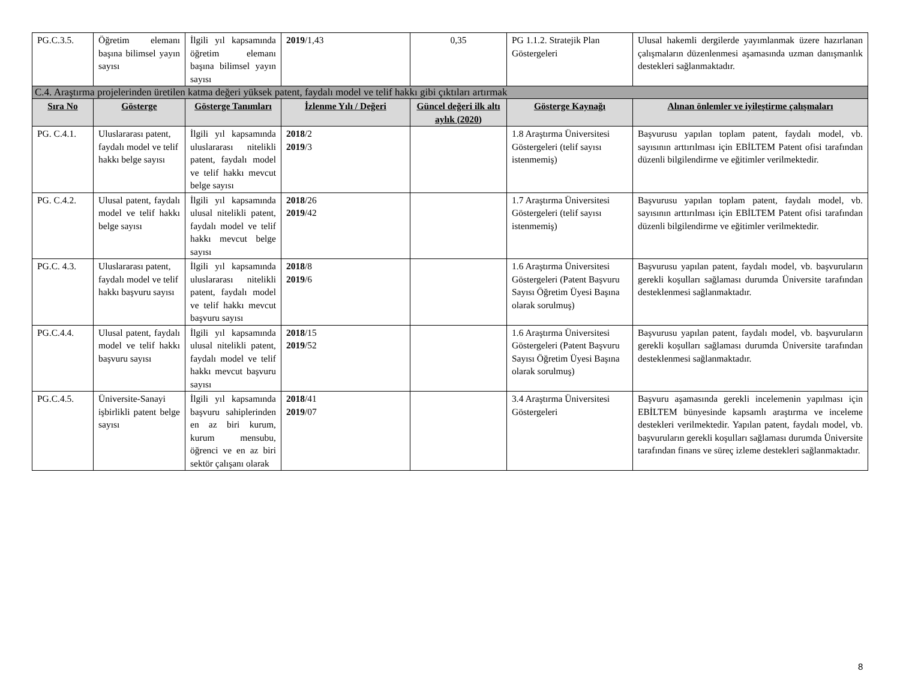| PG.C.3.5. | Öğretim elemanı başına bilimsel yayın sayısı | İlgili yıl kapsamında öğretim elemanı başına bilimsel yayın sayısı | 2019 /1,43 | 0,35 | PG 1.1.2. Stratejik Plan Göstergeleri | Ulusal hakemli dergilerde yayımlanmak üzere hazırlanan çalışmaların düzenlenmesi aşamasında uzman danışmanlık destekleri sağlanmaktadır. |
| C.4. Araştırma projelerinden üretilen katma değeri yüksek patent, faydalı model ve telif hakkı gibi çıktıları artırmak | | | | | | |
| Sıra No | Gösterge | Gösterge Tanımları | İzlenme Yılı / Değeri | Güncel değeri ilk altı aylık (2020) | Gösterge Kaynağı | Alınan önlemler ve iyileştirme çalışmaları |
| PG. C.4.1. | Uluslararası patent, faydalı model ve telif hakkı belge sayısı | İlgili yıl kapsamında uluslararası nitelikli patent, faydalı model ve telif hakkı mevcut belge sayısı | 2018 /2 2019 /3 | | 1.8 Araştırma Üniversitesi Göstergeleri (telif sayısı istenmemiş) | Başvurusu yapılan toplam patent, faydalı model, vb. sayısının arttırılması için EBİLTEM Patent ofisi tarafından düzenli bilgilendirme ve eğitimler verilmektedir. |
| PG. C.4.2. | Ulusal patent, faydalı model ve telif hakkı belge sayısı | İlgili yıl kapsamında ulusal nitelikli patent, faydalı model ve telif hakkı mevcut belge sayısı | 2018 /26 2019 /42 | | 1.7 Araştırma Üniversitesi Göstergeleri (telif sayısı istenmemiş) | Başvurusu yapılan toplam patent, faydalı model, vb. sayısının arttırılması için EBİLTEM Patent ofisi tarafından düzenli bilgilendirme ve eğitimler verilmektedir. |
| PG.C. 4.3. | Uluslararası patent, faydalı model ve telif hakkı başvuru sayısı | İlgili yıl kapsamında uluslararası nitelikli patent, faydalı model ve telif hakkı mevcut başvuru sayısı | 2018 /8 2019 /6 | | 1.6 Araştırma Üniversitesi Göstergeleri (Patent Başvuru Sayısı Öğretim Üyesi Başına olarak sorulmuş) | Başvurusu yapılan patent, faydalı model, vb. başvuruların gerekli koşulları sağlaması durumda Üniversite tarafından desteklenmesi sağlanmaktadır. |
| PG.C.4.4. | Ulusal patent, faydalı model ve telif hakkı başvuru sayısı | İlgili yıl kapsamında ulusal nitelikli patent, faydalı model ve telif hakkı mevcut başvuru sayısı | 2018 /15 2019 /52 | | 1.6 Araştırma Üniversitesi Göstergeleri (Patent Başvuru Sayısı Öğretim Üyesi Başına olarak sorulmuş) | Başvurusu yapılan patent, faydalı model, vb. başvuruların gerekli koşulları sağlaması durumda Üniversite tarafından desteklenmesi sağlanmaktadır. |
| PG.C.4.5. | Üniversite-Sanayi işbirlikli patent belge sayısı | İlgili yıl kapsamında başvuru sahiplerinden en az biri kurum, kurum mensubu, öğrenci ve en az biri sektör çalışanı olarak | 2018 /41 2019 /07 | | 3.4 Araştırma Üniversitesi Göstergeleri | Başvuru aşamasında gerekli incelemenin yapılması için EBİLTEM bünyesinde kapsamlı araştırma ve inceleme destekleri verilmektedir. Yapılan patent, faydalı model, vb. başvuruların gerekli koşulları sağlaması durumda Üniversite tarafından finans ve süreç izleme destekleri sağlanmaktadır. |
8